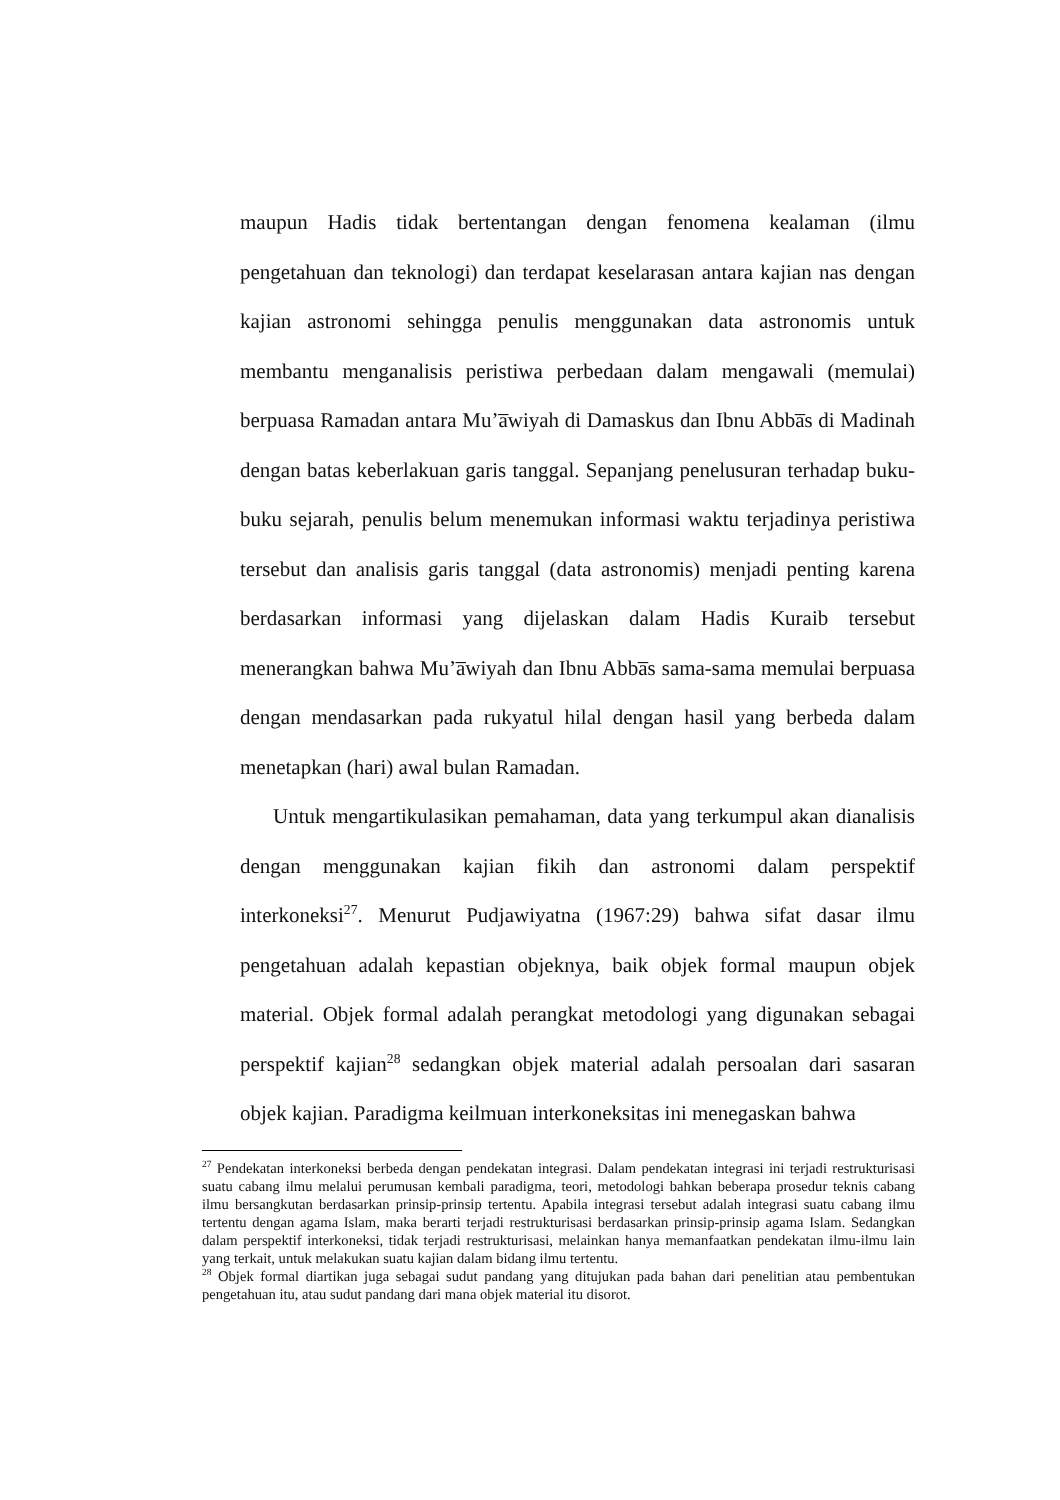maupun Hadis tidak bertentangan dengan fenomena kealaman (ilmu pengetahuan dan teknologi) dan terdapat keselarasan antara kajian nas dengan kajian astronomi sehingga penulis menggunakan data astronomis untuk membantu menganalisis peristiwa perbedaan dalam mengawali (memulai) berpuasa Ramadan antara Mu’a̅wiyah di Damaskus dan Ibnu Abba̅s di Madinah dengan batas keberlakuan garis tanggal. Sepanjang penelusuran terhadap buku-buku sejarah, penulis belum menemukan informasi waktu terjadinya peristiwa tersebut dan analisis garis tanggal (data astronomis) menjadi penting karena berdasarkan informasi yang dijelaskan dalam Hadis Kuraib tersebut menerangkan bahwa Mu’a̅wiyah dan Ibnu Abba̅s sama-sama memulai berpuasa dengan mendasarkan pada rukyatul hilal dengan hasil yang berbeda dalam menetapkan (hari) awal bulan Ramadan.
Untuk mengartikulasikan pemahaman, data yang terkumpul akan dianalisis dengan menggunakan kajian fikih dan astronomi dalam perspektif interkoneksi<sup>27</sup>. Menurut Pudjawiyatna (1967:29) bahwa sifat dasar ilmu pengetahuan adalah kepastian objeknya, baik objek formal maupun objek material. Objek formal adalah perangkat metodologi yang digunakan sebagai perspektif kajian<sup>28</sup> sedangkan objek material adalah persoalan dari sasaran objek kajian. Paradigma keilmuan interkoneksitas ini menegaskan bahwa
<sup>27</sup> Pendekatan interkoneksi berbeda dengan pendekatan integrasi. Dalam pendekatan integrasi ini terjadi restrukturisasi suatu cabang ilmu melalui perumusan kembali paradigma, teori, metodologi bahkan beberapa prosedur teknis cabang ilmu bersangkutan berdasarkan prinsip-prinsip tertentu. Apabila integrasi tersebut adalah integrasi suatu cabang ilmu tertentu dengan agama Islam, maka berarti terjadi restrukturisasi berdasarkan prinsip-prinsip agama Islam. Sedangkan dalam perspektif interkoneksi, tidak terjadi restrukturisasi, melainkan hanya memanfaatkan pendekatan ilmu-ilmu lain yang terkait, untuk melakukan suatu kajian dalam bidang ilmu tertentu.
<sup>28</sup> Objek formal diartikan juga sebagai sudut pandang yang ditujukan pada bahan dari penelitian atau pembentukan pengetahuan itu, atau sudut pandang dari mana objek material itu disorot.